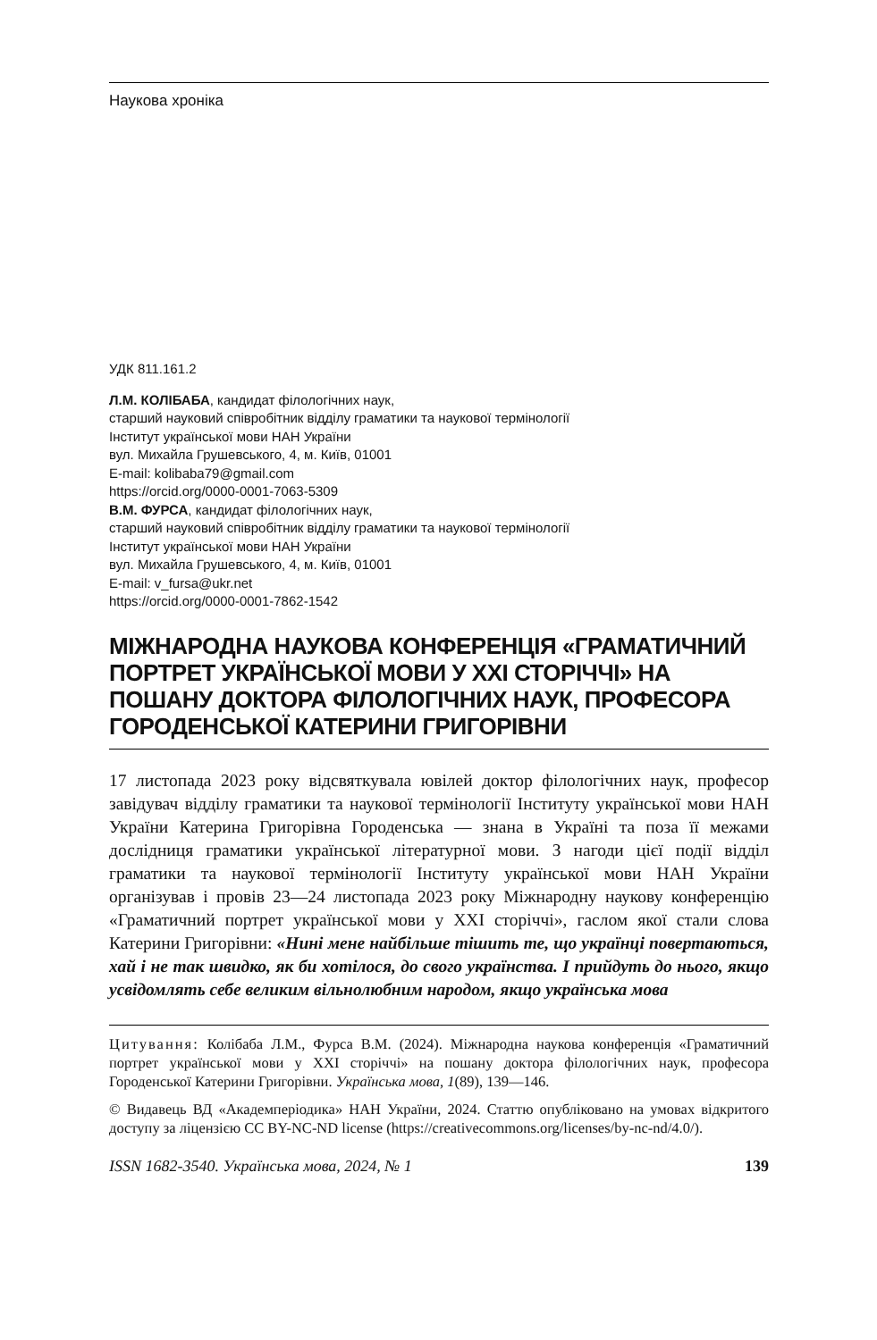Наукова хроніка
УДК 811.161.2
Л.М. КОЛІБАБА, кандидат філологічних наук,
старший науковий співробітник відділу граматики та наукової термінології
Інститут української мови НАН України
вул. Михайла Грушевського, 4, м. Київ, 01001
E-mail: kolibaba79@gmail.com
https://orcid.org/0000-0001-7063-5309
В.М. ФУРСА, кандидат філологічних наук,
старший науковий співробітник відділу граматики та наукової термінології
Інститут української мови НАН України
вул. Михайла Грушевського, 4, м. Київ, 01001
E-mail: v_fursa@ukr.net
https://orcid.org/0000-0001-7862-1542
МІЖНАРОДНА НАУКОВА КОНФЕРЕНЦІЯ «ГРАМАТИЧНИЙ ПОРТРЕТ УКРАЇНСЬКОЇ МОВИ У ХХІ СТОРІЧЧІ» НА ПОШАНУ ДОКТОРА ФІЛОЛОГІЧНИХ НАУК, ПРОФЕСОРА ГОРОДЕНСЬКОЇ КАТЕРИНИ ГРИГОРІВНИ
17 листопада 2023 року відсвяткувала ювілей доктор філологічних наук, професор завідувач відділу граматики та наукової термінології Інституту української мови НАН України Катерина Григорівна Городенська — знана в Україні та поза її межами дослідниця граматики української літературної мови. З нагоди цієї події відділ граматики та наукової термінології Інституту української мови НАН України організував і провів 23—24 листопада 2023 року Міжнародну наукову конференцію «Граматичний портрет української мови у ХХІ сторіччі», гаслом якої стали слова Катерини Григорівни: «Нині мене найбільше тішить те, що українці повертаються, хай і не так швидко, як би хотілося, до свого українства. І прийдуть до нього, якщо усвідомлять себе великим вільнолюбним народом, якщо українська мова
Цитування: Колібаба Л.М., Фурса В.М. (2024). Міжнародна наукова конференція «Граматичний портрет української мови у ХХІ сторіччі» на пошану доктора філологічних наук, професора Городенської Катерини Григорівни. Українська мова, 1(89), 139—146.
© Видавець ВД «Академперіодика» НАН України, 2024. Статтю опубліковано на умовах відкритого доступу за ліцензією CC BY-NC-ND license (https://creativecommons.org/licenses/by-nc-nd/4.0/).
ISSN 1682-3540. Українська мова, 2024, № 1 139